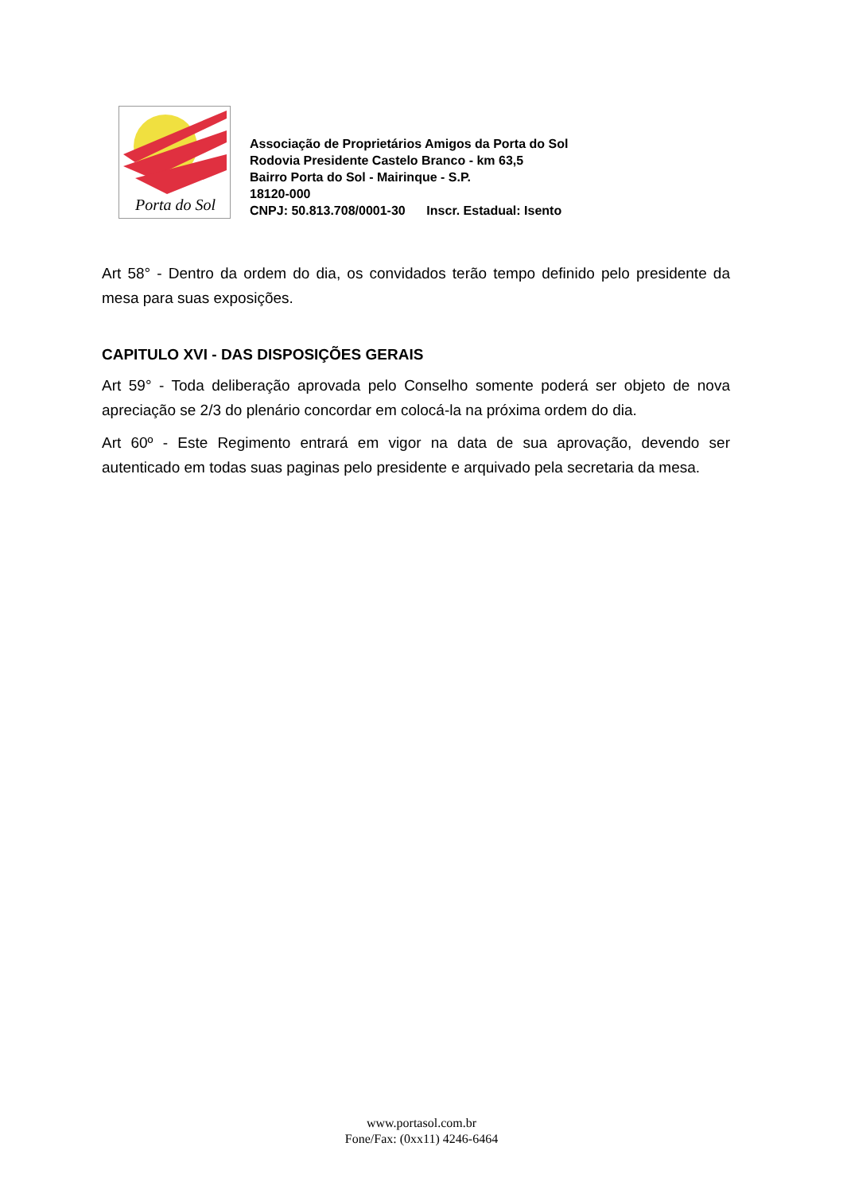Porta do Sol
Associação de Proprietários Amigos da Porta do Sol
Rodovia Presidente Castelo Branco - km 63,5
Bairro Porta do Sol - Mairinque - S.P.
18120-000
CNPJ: 50.813.708/0001-30 Inscr. Estadual: Isento
Art 58° - Dentro da ordem do dia, os convidados terão tempo definido pelo presidente da mesa para suas exposições.
CAPITULO XVI - DAS DISPOSIÇÕES GERAIS
Art 59° - Toda deliberação aprovada pelo Conselho somente poderá ser objeto de nova apreciação se 2/3 do plenário concordar em colocá-la na próxima ordem do dia.
Art 60º - Este Regimento entrará em vigor na data de sua aprovação, devendo ser autenticado em todas suas paginas pelo presidente e arquivado pela secretaria da mesa.
www.portasol.com.br
Fone/Fax: (0xx11) 4246-6464